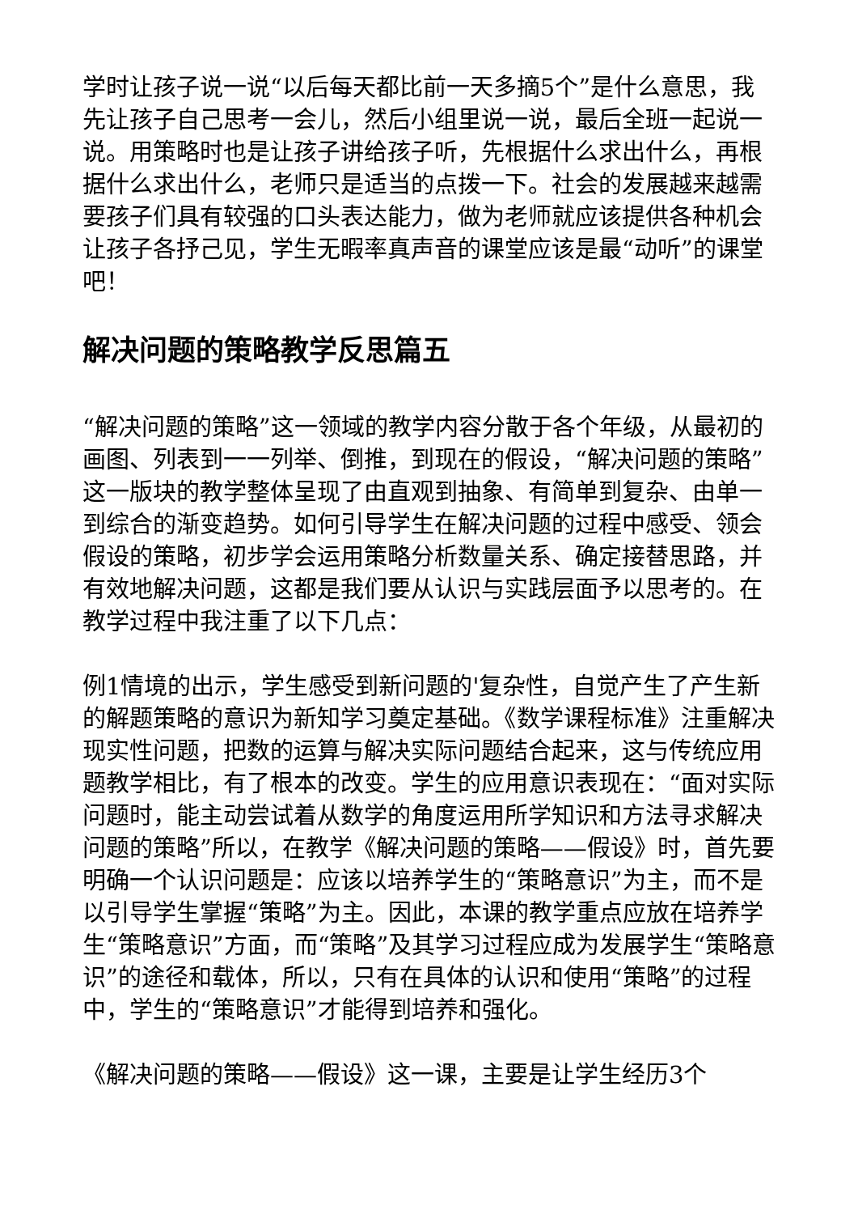学时让孩子说一说“以后每天都比前一天多摘5个”是什么意思，我先让孩子自己思考一会儿，然后小组里说一说，最后全班一起说一说。用策略时也是让孩子讲给孩子听，先根据什么求出什么，再根据什么求出什么，老师只是适当的点拨一下。社会的发展越来越需要孩子们具有较强的口头表达能力，做为老师就应该提供各种机会让孩子各抒己见，学生无暇率真声音的课堂应该是最“动听”的课堂吧！
解决问题的策略教学反思篇五
“解决问题的策略”这一领域的教学内容分散于各个年级，从最初的画图、列表到一一列举、倒推，到现在的假设，“解决问题的策略”这一版块的教学整体呈现了由直观到抽象、有简单到复杂、由单一到综合的渐变趋势。如何引导学生在解决问题的过程中感受、领会假设的策略，初步学会运用策略分析数量关系、确定接替思路，并有效地解决问题，这都是我们要从认识与实践层面予以思考的。在教学过程中我注重了以下几点：
例1情境的出示，学生感受到新问题的'复杂性，自觉产生了产生新的解题策略的意识为新知学习奠定基础。《数学课程标准》注重解决现实性问题，把数的运算与解决实际问题结合起来，这与传统应用题教学相比，有了根本的改变。学生的应用意识表现在：“面对实际问题时，能主动尝试着从数学的角度运用所学知识和方法寻求解决问题的策略”所以，在教学《解决问题的策略——假设》时，首先要明确一个认识问题是：应该以培养学生的“策略意识”为主，而不是以引导学生掌握“策略”为主。因此，本课的教学重点应放在培养学生“策略意识”方面，而“策略”及其学习过程应成为发展学生“策略意识”的途径和载体，所以，只有在具体的认识和使用“策略”的过程中，学生的“策略意识”才能得到培养和强化。
《解决问题的策略——假设》这一课，主要是让学生经历3个